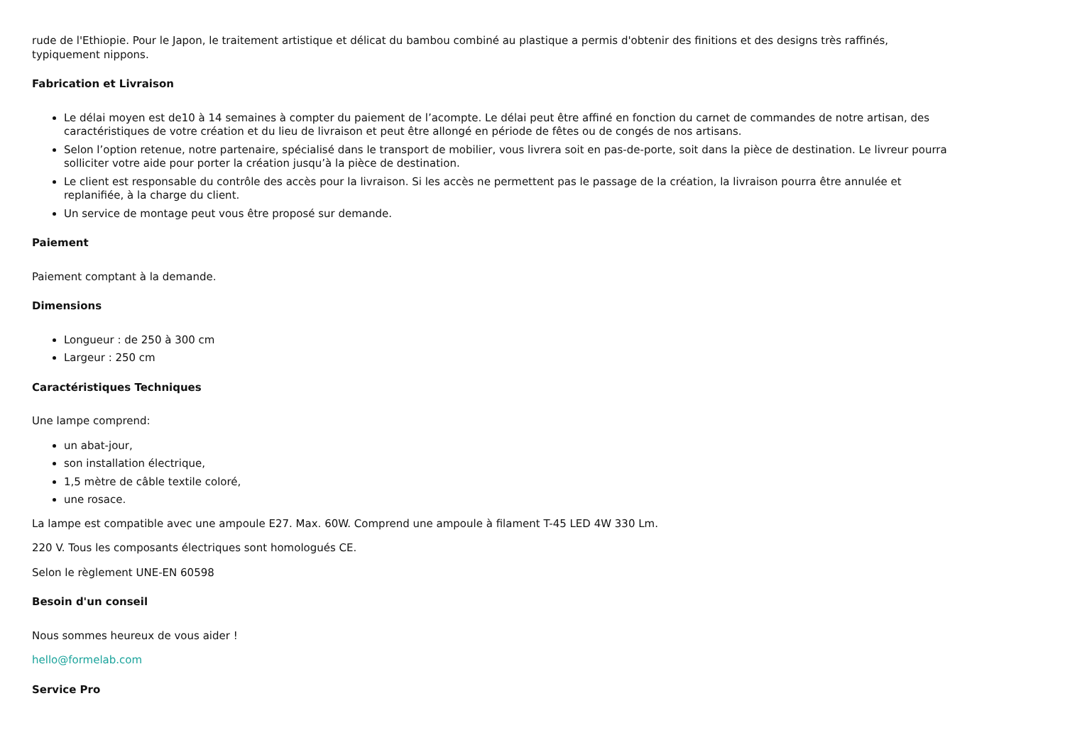rude de l'Ethiopie. Pour le Japon, le traitement artistique et délicat du bambou combiné au plastique a permis d'obtenir des finitions et des designs très raffinés, typiquement nippons.
Fabrication et Livraison
Le délai moyen est de10 à 14 semaines à compter du paiement de l’acompte. Le délai peut être affiné en fonction du carnet de commandes de notre artisan, des caractéristiques de votre création et du lieu de livraison et peut être allongé en période de fêtes ou de congés de nos artisans.
Selon l’option retenue, notre partenaire, spécialisé dans le transport de mobilier, vous livrera soit en pas-de-porte, soit dans la pièce de destination. Le livreur pourra solliciter votre aide pour porter la création jusqu’à la pièce de destination.
Le client est responsable du contrôle des accès pour la livraison. Si les accès ne permettent pas le passage de la création, la livraison pourra être annulée et replanifiée, à la charge du client.
Un service de montage peut vous être proposé sur demande.
Paiement
Paiement comptant à la demande.
Dimensions
Longueur : de 250 à 300 cm
Largeur : 250 cm
Caractéristiques Techniques
Une lampe comprend:
un abat-jour,
son installation électrique,
1,5 mètre de câble textile coloré,
une rosace.
La lampe est compatible avec une ampoule E27. Max. 60W. Comprend une ampoule à filament T-45 LED 4W 330 Lm.
220 V. Tous les composants électriques sont homologués CE.
Selon le règlement UNE-EN 60598
Besoin d'un conseil
Nous sommes heureux de vous aider !
hello@formelab.com
Service Pro